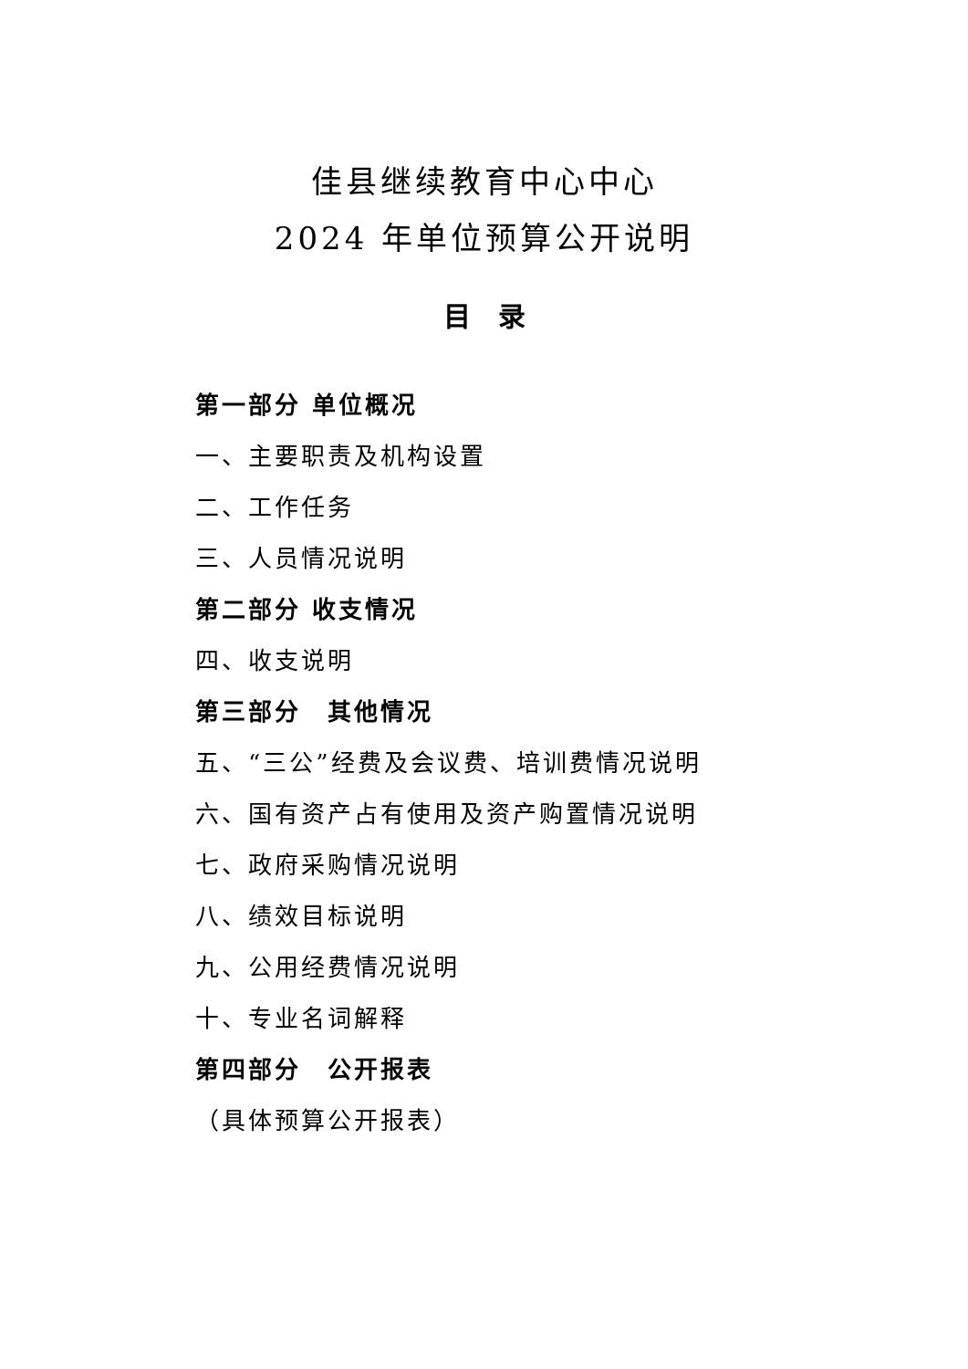佳县继续教育中心中心
2024 年单位预算公开说明
目　录
第一部分 单位概况
一、主要职责及机构设置
二、工作任务
三、人员情况说明
第二部分 收支情况
四、收支说明
第三部分　其他情况
五、“三公”经费及会议费、培训费情况说明
六、国有资产占有使用及资产购置情况说明
七、政府采购情况说明
八、绩效目标说明
九、公用经费情况说明
十、专业名词解释
第四部分　公开报表
（具体预算公开报表）